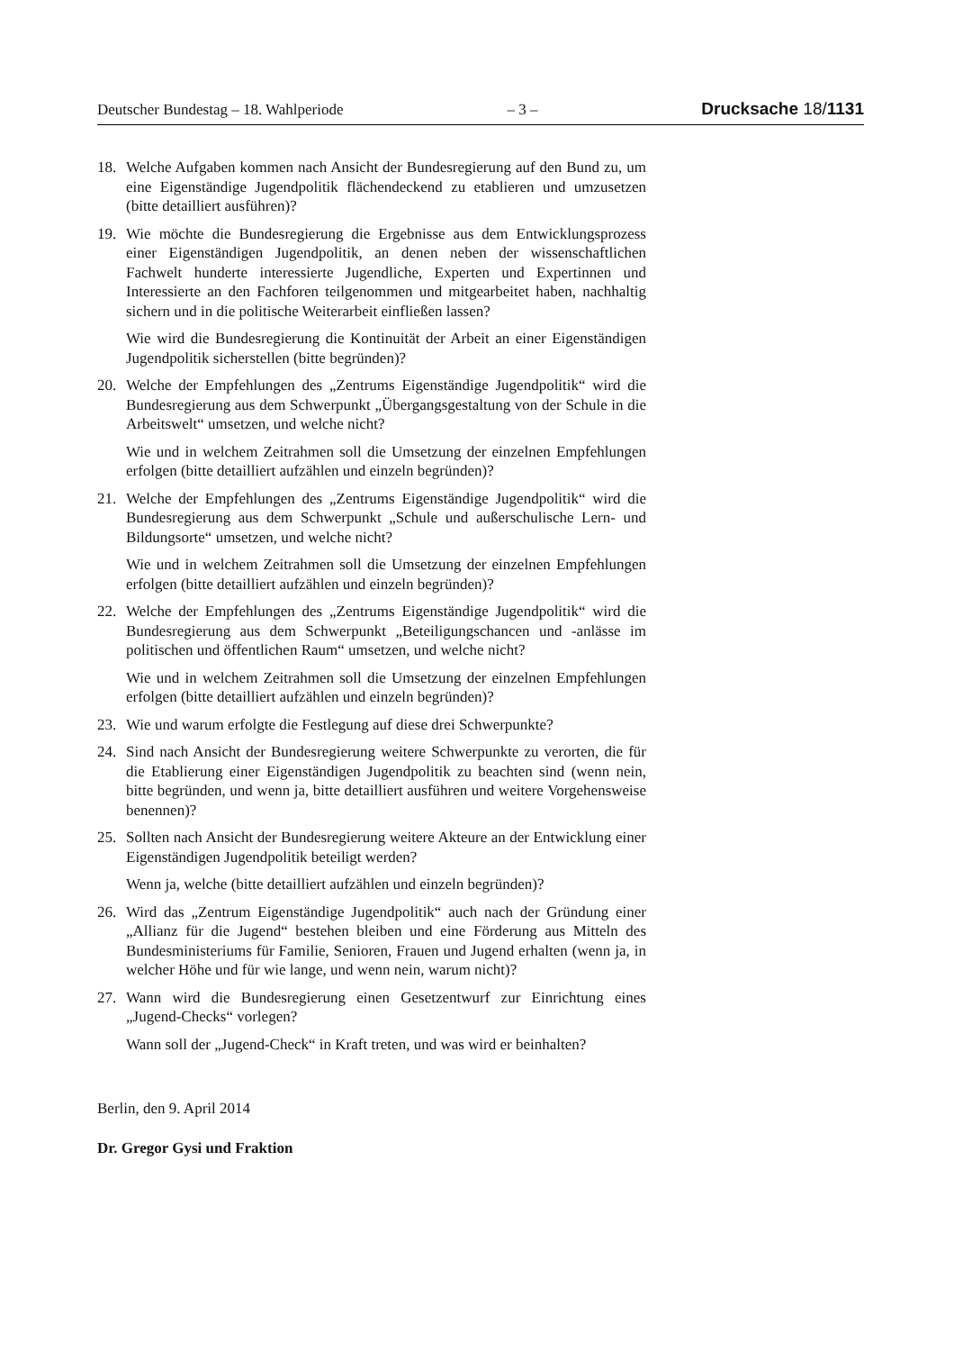Deutscher Bundestag – 18. Wahlperiode – 3 – Drucksache 18/1131
18. Welche Aufgaben kommen nach Ansicht der Bundesregierung auf den Bund zu, um eine Eigenständige Jugendpolitik flächendeckend zu etablieren und umzusetzen (bitte detailliert ausführen)?
19. Wie möchte die Bundesregierung die Ergebnisse aus dem Entwicklungsprozess einer Eigenständigen Jugendpolitik, an denen neben der wissenschaftlichen Fachwelt hunderte interessierte Jugendliche, Experten und Expertinnen und Interessierte an den Fachforen teilgenommen und mitgearbeitet haben, nachhaltig sichern und in die politische Weiterarbeit einfließen lassen?
Wie wird die Bundesregierung die Kontinuität der Arbeit an einer Eigenständigen Jugendpolitik sicherstellen (bitte begründen)?
20. Welche der Empfehlungen des „Zentrums Eigenständige Jugendpolitik“ wird die Bundesregierung aus dem Schwerpunkt „Übergangsgestaltung von der Schule in die Arbeitswelt“ umsetzen, und welche nicht?
Wie und in welchem Zeitrahmen soll die Umsetzung der einzelnen Empfehlungen erfolgen (bitte detailliert aufzählen und einzeln begründen)?
21. Welche der Empfehlungen des „Zentrums Eigenständige Jugendpolitik“ wird die Bundesregierung aus dem Schwerpunkt „Schule und außerschulische Lern- und Bildungsorte“ umsetzen, und welche nicht?
Wie und in welchem Zeitrahmen soll die Umsetzung der einzelnen Empfehlungen erfolgen (bitte detailliert aufzählen und einzeln begründen)?
22. Welche der Empfehlungen des „Zentrums Eigenständige Jugendpolitik“ wird die Bundesregierung aus dem Schwerpunkt „Beteiligungschancen und -anlässe im politischen und öffentlichen Raum“ umsetzen, und welche nicht?
Wie und in welchem Zeitrahmen soll die Umsetzung der einzelnen Empfehlungen erfolgen (bitte detailliert aufzählen und einzeln begründen)?
23. Wie und warum erfolgte die Festlegung auf diese drei Schwerpunkte?
24. Sind nach Ansicht der Bundesregierung weitere Schwerpunkte zu verorten, die für die Etablierung einer Eigenständigen Jugendpolitik zu beachten sind (wenn nein, bitte begründen, und wenn ja, bitte detailliert ausführen und weitere Vorgehensweise benennen)?
25. Sollten nach Ansicht der Bundesregierung weitere Akteure an der Entwicklung einer Eigenständigen Jugendpolitik beteiligt werden?
Wenn ja, welche (bitte detailliert aufzählen und einzeln begründen)?
26. Wird das „Zentrum Eigenständige Jugendpolitik“ auch nach der Gründung einer „Allianz für die Jugend“ bestehen bleiben und eine Förderung aus Mitteln des Bundesministeriums für Familie, Senioren, Frauen und Jugend erhalten (wenn ja, in welcher Höhe und für wie lange, und wenn nein, warum nicht)?
27. Wann wird die Bundesregierung einen Gesetzentwurf zur Einrichtung eines „Jugend-Checks“ vorlegen?
Wann soll der „Jugend-Check“ in Kraft treten, und was wird er beinhalten?
Berlin, den 9. April 2014
Dr. Gregor Gysi und Fraktion